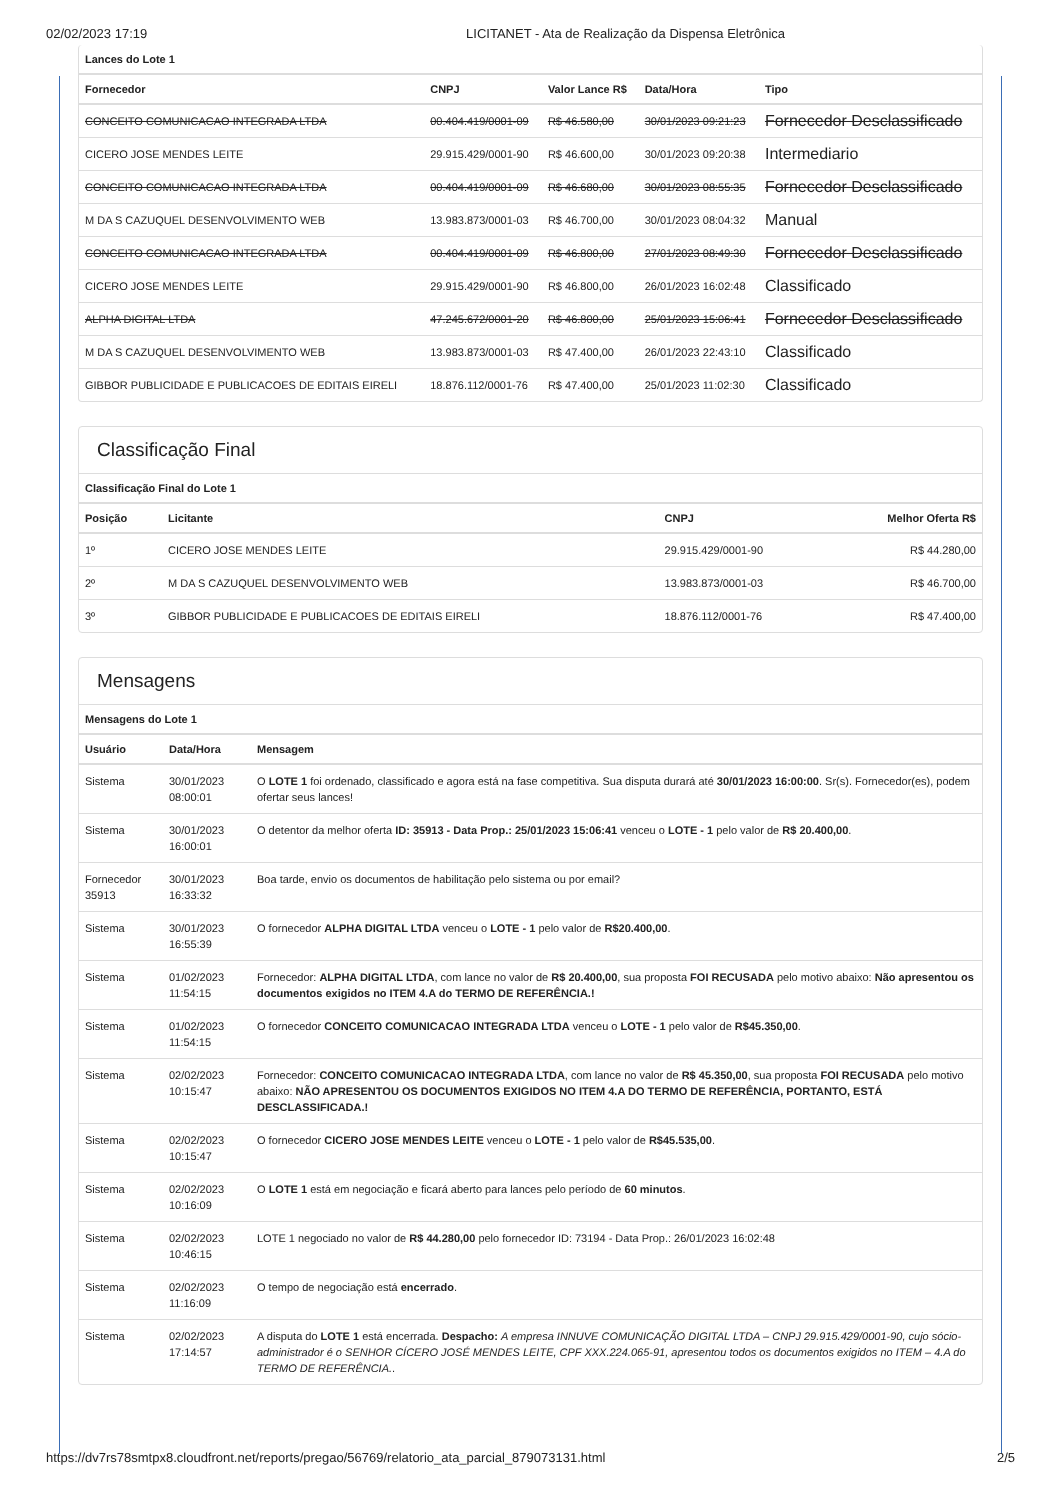02/02/2023 17:19 LICITANET - Ata de Realização da Dispensa Eletrônica
Lances do Lote 1
| Fornecedor | CNPJ | Valor Lance R$ | Data/Hora | Tipo |
| --- | --- | --- | --- | --- |
| CONCEITO COMUNICACAO INTEGRADA LTDA | 00.404.419/0001-09 | R$ 46.580,00 | 30/01/2023 09:21:23 | Fornecedor Desclassificado |
| CICERO JOSE MENDES LEITE | 29.915.429/0001-90 | R$ 46.600,00 | 30/01/2023 09:20:38 | Intermediario |
| CONCEITO COMUNICACAO INTEGRADA LTDA | 00.404.419/0001-09 | R$ 46.680,00 | 30/01/2023 08:55:35 | Fornecedor Desclassificado |
| M DA S CAZUQUEL DESENVOLVIMENTO WEB | 13.983.873/0001-03 | R$ 46.700,00 | 30/01/2023 08:04:32 | Manual |
| CONCEITO COMUNICACAO INTEGRADA LTDA | 00.404.419/0001-09 | R$ 46.800,00 | 27/01/2023 08:49:30 | Fornecedor Desclassificado |
| CICERO JOSE MENDES LEITE | 29.915.429/0001-90 | R$ 46.800,00 | 26/01/2023 16:02:48 | Classificado |
| ALPHA DIGITAL LTDA | 47.245.672/0001-20 | R$ 46.800,00 | 25/01/2023 15:06:41 | Fornecedor Desclassificado |
| M DA S CAZUQUEL DESENVOLVIMENTO WEB | 13.983.873/0001-03 | R$ 47.400,00 | 26/01/2023 22:43:10 | Classificado |
| GIBBOR PUBLICIDADE E PUBLICACOES DE EDITAIS EIRELI | 18.876.112/0001-76 | R$ 47.400,00 | 25/01/2023 11:02:30 | Classificado |
Classificação Final
Classificação Final do Lote 1
| Posição | Licitante | CNPJ | Melhor Oferta R$ |
| --- | --- | --- | --- |
| 1º | CICERO JOSE MENDES LEITE | 29.915.429/0001-90 | R$ 44.280,00 |
| 2º | M DA S CAZUQUEL DESENVOLVIMENTO WEB | 13.983.873/0001-03 | R$ 46.700,00 |
| 3º | GIBBOR PUBLICIDADE E PUBLICACOES DE EDITAIS EIRELI | 18.876.112/0001-76 | R$ 47.400,00 |
Mensagens
Mensagens do Lote 1
| Usuário | Data/Hora | Mensagem |
| --- | --- | --- |
| Sistema | 30/01/2023 08:00:01 | O LOTE 1 foi ordenado, classificado e agora está na fase competitiva. Sua disputa durará até 30/01/2023 16:00:00 . Sr(s). Fornecedor(es), podem ofertar seus lances! |
| Sistema | 30/01/2023 16:00:01 | O detentor da melhor oferta ID: 35913 - Data Prop.: 25/01/2023 15:06:41 venceu o LOTE - 1 pelo valor de R$ 20.400,00 . |
| Fornecedor 35913 | 30/01/2023 16:33:32 | Boa tarde, envio os documentos de habilitação pelo sistema ou por email? |
| Sistema | 30/01/2023 16:55:39 | O fornecedor ALPHA DIGITAL LTDA venceu o LOTE - 1 pelo valor de R$20.400,00 . |
| Sistema | 01/02/2023 11:54:15 | Fornecedor: ALPHA DIGITAL LTDA , com lance no valor de R$ 20.400,00 , sua proposta FOI RECUSADA pelo motivo abaixo: Não apresentou os documentos exigidos no ITEM 4.A do TERMO DE REFERÊNCIA.! |
| Sistema | 01/02/2023 11:54:15 | O fornecedor CONCEITO COMUNICACAO INTEGRADA LTDA venceu o LOTE - 1 pelo valor de R$45.350,00 . |
| Sistema | 02/02/2023 10:15:47 | Fornecedor: CONCEITO COMUNICACAO INTEGRADA LTDA , com lance no valor de R$ 45.350,00 , sua proposta FOI RECUSADA pelo motivo abaixo: NÃO APRESENTOU OS DOCUMENTOS EXIGIDOS NO ITEM 4.A DO TERMO DE REFERÊNCIA, PORTANTO, ESTÁ DESCLASSIFICADA.! |
| Sistema | 02/02/2023 10:15:47 | O fornecedor CICERO JOSE MENDES LEITE venceu o LOTE - 1 pelo valor de R$45.535,00 . |
| Sistema | 02/02/2023 10:16:09 | O LOTE 1 está em negociação e ficará aberto para lances pelo período de 60 minutos . |
| Sistema | 02/02/2023 10:46:15 | LOTE 1 negociado no valor de R$ 44.280,00 pelo fornecedor ID: 73194 - Data Prop.: 26/01/2023 16:02:48 |
| Sistema | 02/02/2023 11:16:09 | O tempo de negociação está encerrado . |
| Sistema | 02/02/2023 17:14:57 | A disputa do LOTE 1 está encerrada. Despacho: A empresa INNUVE COMUNICAÇÃO DIGITAL LTDA – CNPJ 29.915.429/0001-90, cujo sócio-administrador é o SENHOR CÍCERO JOSÉ MENDES LEITE, CPF XXX.224.065-91, apresentou todos os documentos exigidos no ITEM – 4.A do TERMO DE REFERÊNCIA. . |
https://dv7rs78smtpx8.cloudfront.net/reports/pregao/56769/relatorio_ata_parcial_879073131.html 2/5